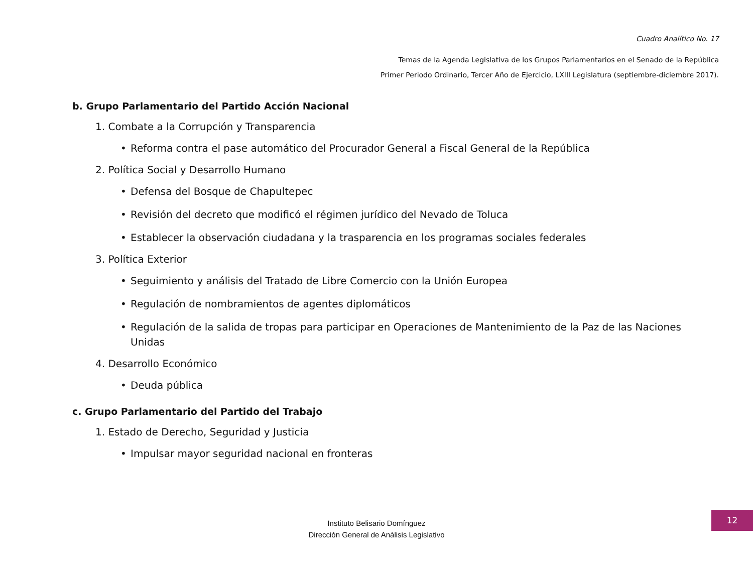Cuadro Analítico No. 17
Temas de la Agenda Legislativa de los Grupos Parlamentarios en el Senado de la República
Primer Periodo Ordinario, Tercer Año de Ejercicio, LXIII Legislatura (septiembre-diciembre 2017).
b. Grupo Parlamentario del Partido Acción Nacional
1. Combate a la Corrupción y Transparencia
• Reforma contra el pase automático del Procurador General a Fiscal General de la República
2. Política Social y Desarrollo Humano
• Defensa del Bosque de Chapultepec
• Revisión del decreto que modificó el régimen jurídico del Nevado de Toluca
• Establecer la observación ciudadana y la trasparencia en los programas sociales federales
3. Política Exterior
• Seguimiento y análisis del Tratado de Libre Comercio con la Unión Europea
• Regulación de nombramientos de agentes diplomáticos
• Regulación de la salida de tropas para participar en Operaciones de Mantenimiento de la Paz de las Naciones Unidas
4. Desarrollo Económico
• Deuda pública
c. Grupo Parlamentario del Partido del Trabajo
1. Estado de Derecho, Seguridad y Justicia
• Impulsar mayor seguridad nacional en fronteras
Instituto Belisario Domínguez
Dirección General de Análisis Legislativo
12